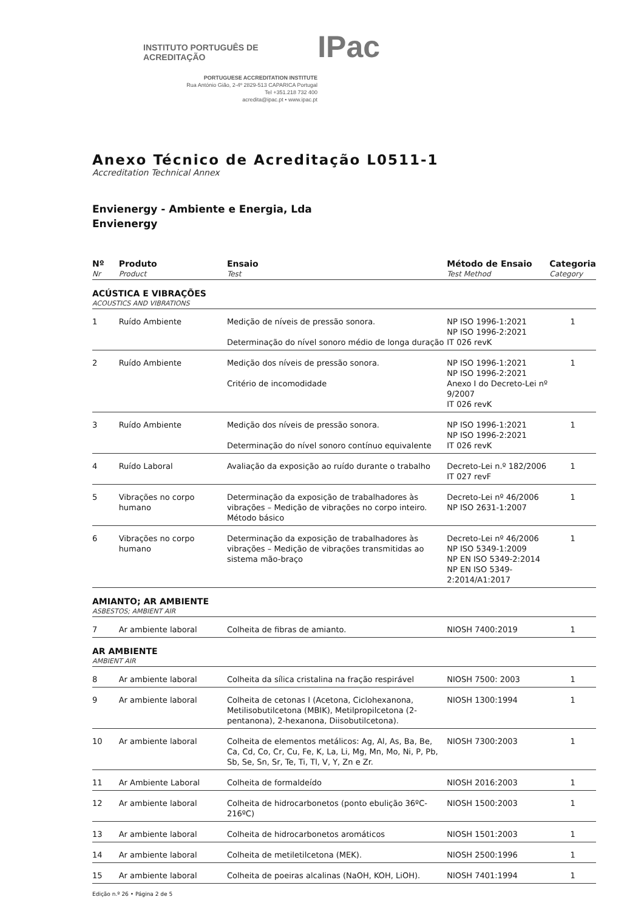INSTITUTO PORTUGUÊS DE ACREDITAÇÃO IPac
PORTUGUESE ACCREDITATION INSTITUTE
Rua António Gião, 2-4º 2829-513 CAPARICA Portugal
Tel +351.218 732 400
acredita@ipac.pt • www.ipac.pt
Anexo Técnico de Acreditação L0511-1
Accreditation Technical Annex
Envienergy - Ambiente e Energia, Lda
Envienergy
| Nº Nr | Produto Product | Ensaio Test | Método de Ensaio Test Method | Categoria Category |
| --- | --- | --- | --- | --- |
| ACÚSTICA E VIBRAÇÕES ACOUSTICS AND VIBRATIONS | | | | |
| 1 | Ruído Ambiente | Medição de níveis de pressão sonora. Determinação do nível sonoro médio de longa duração | NP ISO 1996-1:2021 NP ISO 1996-2:2021 IT 026 revK | 1 |
| 2 | Ruído Ambiente | Medição dos níveis de pressão sonora. Critério de incomodidade | NP ISO 1996-1:2021 NP ISO 1996-2:2021 Anexo I do Decreto-Lei nº 9/2007 IT 026 revK | 1 |
| 3 | Ruído Ambiente | Medição dos níveis de pressão sonora. Determinação do nível sonoro contínuo equivalente | NP ISO 1996-1:2021 NP ISO 1996-2:2021 IT 026 revK | 1 |
| 4 | Ruído Laboral | Avaliação da exposição ao ruído durante o trabalho | Decreto-Lei n.º 182/2006 IT 027 revF | 1 |
| 5 | Vibrações no corpo humano | Determinação da exposição de trabalhadores às vibrações – Medição de vibrações no corpo inteiro. Método básico | Decreto-Lei nº 46/2006 NP ISO 2631-1:2007 | 1 |
| 6 | Vibrações no corpo humano | Determinação da exposição de trabalhadores às vibrações – Medição de vibrações transmitidas ao sistema mão-braço | Decreto-Lei nº 46/2006 NP ISO 5349-1:2009 NP EN ISO 5349-2:2014 NP EN ISO 5349-2:2014/A1:2017 | 1 |
| AMIANTO; AR AMBIENTE ASBESTOS; AMBIENT AIR | | | | |
| 7 | Ar ambiente laboral | Colheita de fibras de amianto. | NIOSH 7400:2019 | 1 |
| AR AMBIENTE AMBIENT AIR | | | | |
| 8 | Ar ambiente laboral | Colheita da sílica cristalina na fração respirável | NIOSH 7500: 2003 | 1 |
| 9 | Ar ambiente laboral | Colheita de cetonas I (Acetona, Ciclohexanona, Metilisobutilcetona (MBIK), Metilpropilcetona (2-pentanona), 2-hexanona, Diisobutilcetona). | NIOSH 1300:1994 | 1 |
| 10 | Ar ambiente laboral | Colheita de elementos metálicos: Ag, Al, As, Ba, Be, Ca, Cd, Co, Cr, Cu, Fe, K, La, Li, Mg, Mn, Mo, Ni, P, Pb, Sb, Se, Sn, Sr, Te, Ti, Tl, V, Y, Zn e Zr. | NIOSH 7300:2003 | 1 |
| 11 | Ar Ambiente Laboral | Colheita de formaldeído | NIOSH 2016:2003 | 1 |
| 12 | Ar ambiente laboral | Colheita de hidrocarbonetos (ponto ebulição 36ºC-216ºC) | NIOSH 1500:2003 | 1 |
| 13 | Ar ambiente laboral | Colheita de hidrocarbonetos aromáticos | NIOSH 1501:2003 | 1 |
| 14 | Ar ambiente laboral | Colheita de metiletilcetona (MEK). | NIOSH 2500:1996 | 1 |
| 15 | Ar ambiente laboral | Colheita de poeiras alcalinas (NaOH, KOH, LiOH). | NIOSH 7401:1994 | 1 |
Edição n.º 26 • Página 2 de 5